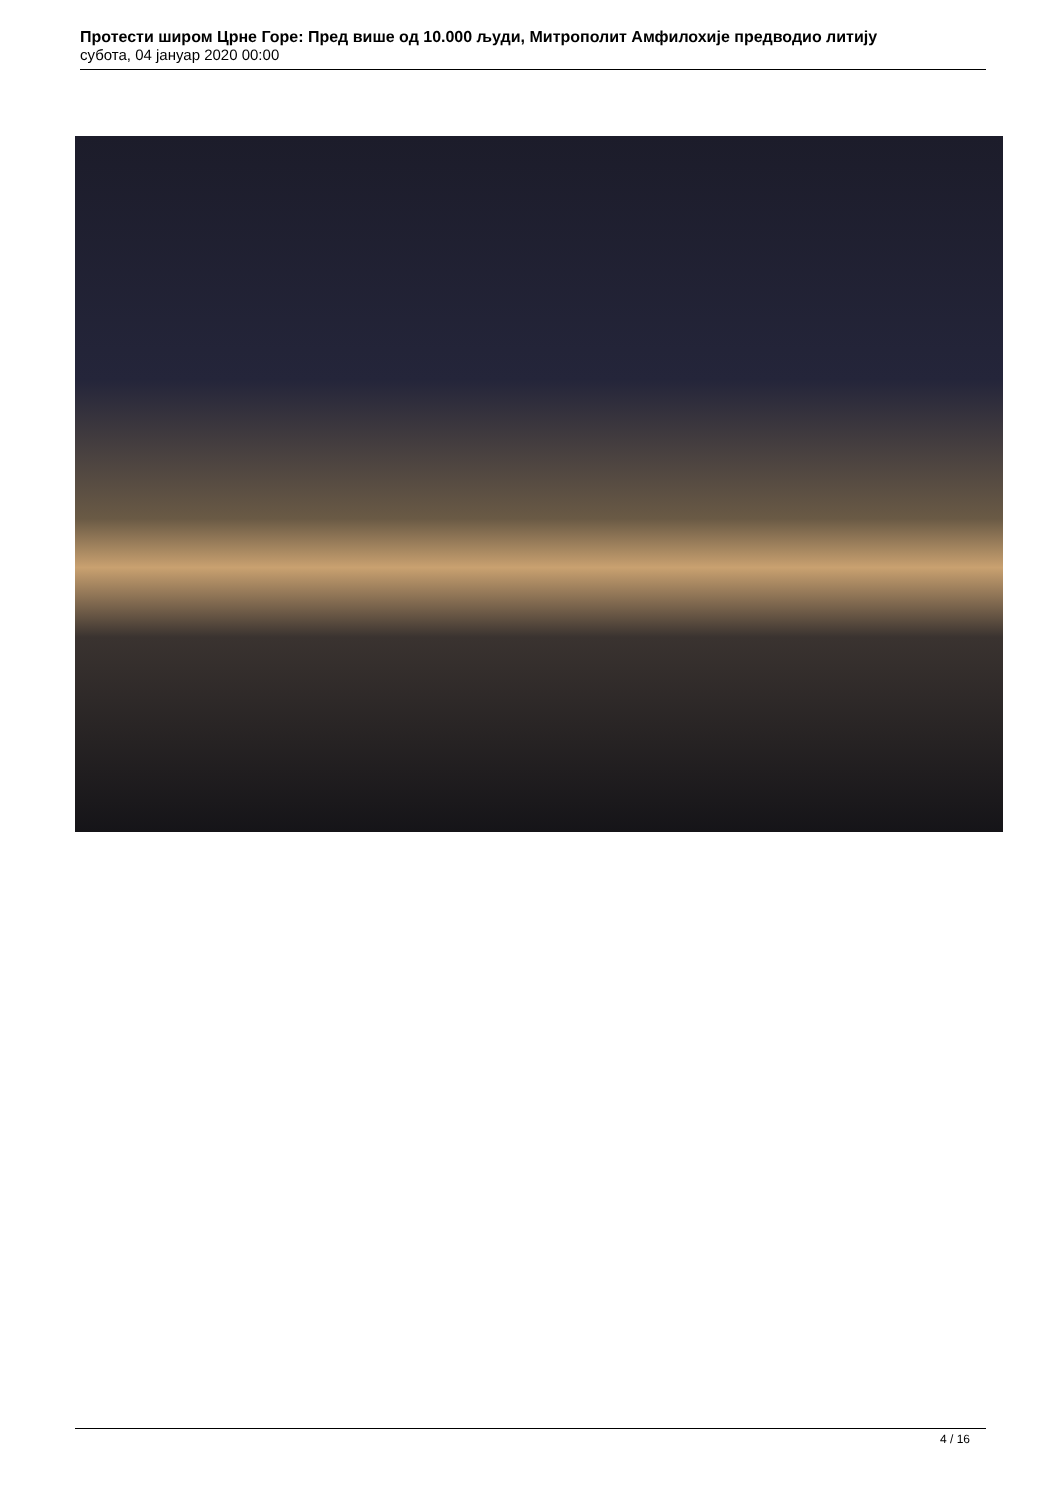Протести широм Црне Горе: Пред више од 10.000 људи, Митрополит Амфилохије предводио литију
субота, 04 јануар 2020 00:00
4 / 16